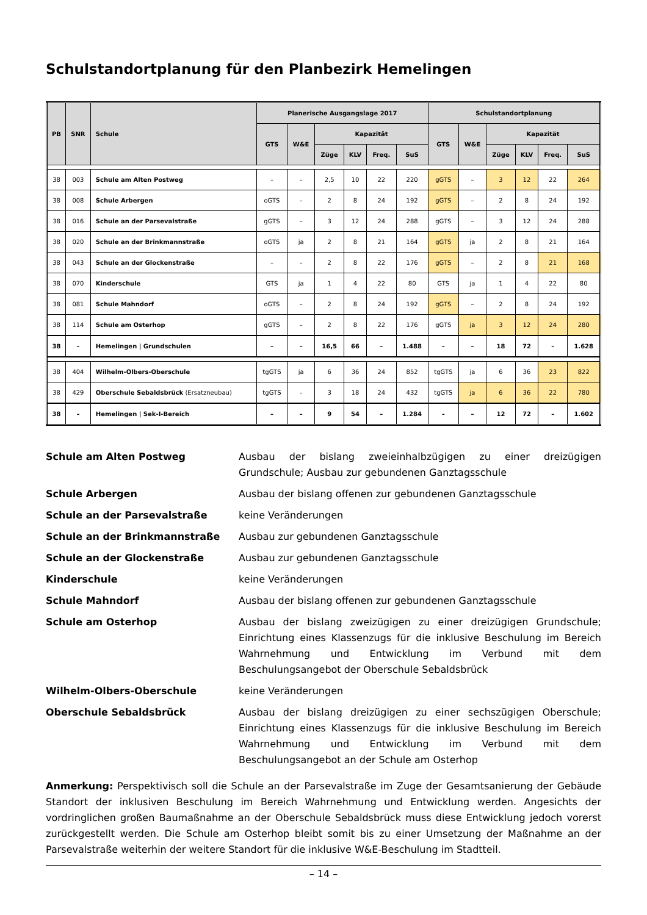Schulstandortplanung für den Planbezirk Hemelingen
| PB | SNR | Schule | Planerische Ausgangslage 2017 | | | | | | Schulstandortplanung | | | | | |
| --- | --- | --- | --- | --- | --- | --- | --- | --- | --- | --- | --- | --- | --- | --- |
| | | | GTS | W&E | Kapazität | | | | GTS | W&E | Kapazität | | | |
| | | | | | Züge | KLV | Freq. | SuS | | | Züge | KLV | Freq. | SuS |
| 38 | 003 | Schule am Alten Postweg | – | – | 2,5 | 10 | 22 | 220 | gGTS | – | 3 | 12 | 22 | 264 |
| 38 | 008 | Schule Arbergen | oGTS | – | 2 | 8 | 24 | 192 | gGTS | – | 2 | 8 | 24 | 192 |
| 38 | 016 | Schule an der Parsevalstraße | gGTS | – | 3 | 12 | 24 | 288 | gGTS | – | 3 | 12 | 24 | 288 |
| 38 | 020 | Schule an der Brinkmannstraße | oGTS | ja | 2 | 8 | 21 | 164 | gGTS | ja | 2 | 8 | 21 | 164 |
| 38 | 043 | Schule an der Glockenstraße | – | – | 2 | 8 | 22 | 176 | gGTS | – | 2 | 8 | 21 | 168 |
| 38 | 070 | Kinderschule | GTS | ja | 1 | 4 | 22 | 80 | GTS | ja | 1 | 4 | 22 | 80 |
| 38 | 081 | Schule Mahndorf | oGTS | – | 2 | 8 | 24 | 192 | gGTS | – | 2 | 8 | 24 | 192 |
| 38 | 114 | Schule am Osterhop | gGTS | – | 2 | 8 | 22 | 176 | gGTS | ja | 3 | 12 | 24 | 280 |
| 38 | – | Hemelingen / Grundschulen | – | – | 16,5 | 66 | – | 1.488 | – | – | 18 | 72 | – | 1.628 |
| 38 | 404 | Wilhelm-Olbers-Oberschule | tgGTS | ja | 6 | 36 | 24 | 852 | tgGTS | ja | 6 | 36 | 23 | 822 |
| 38 | 429 | Oberschule Sebaldsbrück (Ersatzneubau) | tgGTS | – | 3 | 18 | 24 | 432 | tgGTS | ja | 6 | 36 | 22 | 780 |
| 38 | – | Hemelingen / Sek-I-Bereich | – | – | 9 | 54 | – | 1.284 | – | – | 12 | 72 | – | 1.602 |
Schule am Alten Postweg
Ausbau der bislang zweieinhalbzügigen zu einer dreizügigen Grundschule; Ausbau zur gebundenen Ganztagsschule
Schule Arbergen
Ausbau der bislang offenen zur gebundenen Ganztagsschule
Schule an der Parsevalstraße
keine Veränderungen
Schule an der Brinkmannstraße
Ausbau zur gebundenen Ganztagsschule
Schule an der Glockenstraße
Ausbau zur gebundenen Ganztagsschule
Kinderschule
keine Veränderungen
Schule Mahndorf
Ausbau der bislang offenen zur gebundenen Ganztagsschule
Schule am Osterhop
Ausbau der bislang zweizügigen zu einer dreizügigen Grundschule; Einrichtung eines Klassenzugs für die inklusive Beschulung im Bereich Wahrnehmung und Entwicklung im Verbund mit dem Beschulungsangebot der Oberschule Sebaldsbrück
Wilhelm-Olbers-Oberschule
keine Veränderungen
Oberschule Sebaldsbrück
Ausbau der bislang dreizügigen zu einer sechszügigen Oberschule; Einrichtung eines Klassenzugs für die inklusive Beschulung im Bereich Wahrnehmung und Entwicklung im Verbund mit dem Beschulungsangebot an der Schule am Osterhop
Anmerkung: Perspektivisch soll die Schule an der Parsevalstraße im Zuge der Gesamtsanierung der Gebäude Standort der inklusiven Beschulung im Bereich Wahrnehmung und Entwicklung werden. Angesichts der vordringlichen großen Baumaßnahme an der Oberschule Sebaldsbrück muss diese Entwicklung jedoch vorerst zurückgestellt werden. Die Schule am Osterhop bleibt somit bis zu einer Umsetzung der Maßnahme an der Parsevalstraße weiterhin der weitere Standort für die inklusive W&E-Beschulung im Stadtteil.
– 14 –